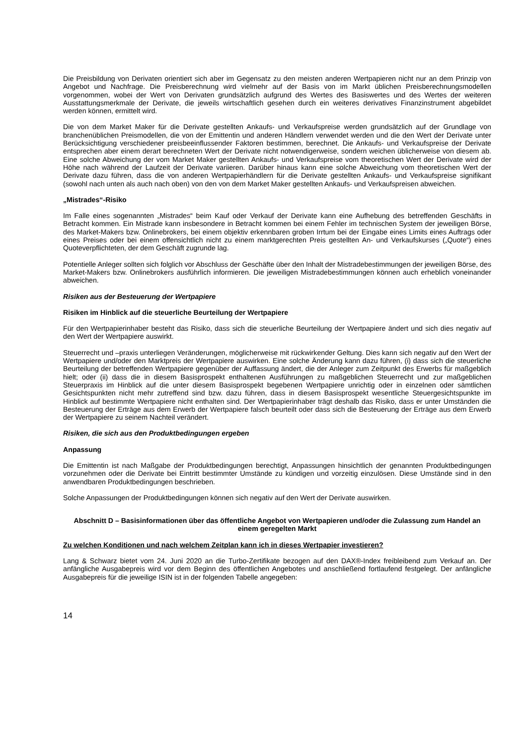Die Preisbildung von Derivaten orientiert sich aber im Gegensatz zu den meisten anderen Wertpapieren nicht nur an dem Prinzip von Angebot und Nachfrage. Die Preisberechnung wird vielmehr auf der Basis von im Markt üblichen Preisberechnungsmodellen vorgenommen, wobei der Wert von Derivaten grundsätzlich aufgrund des Wertes des Basiswertes und des Wertes der weiteren Ausstattungsmerkmale der Derivate, die jeweils wirtschaftlich gesehen durch ein weiteres derivatives Finanzinstrument abgebildet werden können, ermittelt wird.
Die von dem Market Maker für die Derivate gestellten Ankaufs- und Verkaufspreise werden grundsätzlich auf der Grundlage von branchenüblichen Preismodellen, die von der Emittentin und anderen Händlern verwendet werden und die den Wert der Derivate unter Berücksichtigung verschiedener preisbeeinflussender Faktoren bestimmen, berechnet. Die Ankaufs- und Verkaufspreise der Derivate entsprechen aber einem derart berechneten Wert der Derivate nicht notwendigerweise, sondern weichen üblicherweise von diesem ab. Eine solche Abweichung der vom Market Maker gestellten Ankaufs- und Verkaufspreise vom theoretischen Wert der Derivate wird der Höhe nach während der Laufzeit der Derivate variieren. Darüber hinaus kann eine solche Abweichung vom theoretischen Wert der Derivate dazu führen, dass die von anderen Wertpapierhändlern für die Derivate gestellten Ankaufs- und Verkaufspreise signifikant (sowohl nach unten als auch nach oben) von den von dem Market Maker gestellten Ankaufs- und Verkaufspreisen abweichen.
„Mistrades“-Risiko
Im Falle eines sogenannten „Mistrades“ beim Kauf oder Verkauf der Derivate kann eine Aufhebung des betreffenden Geschäfts in Betracht kommen. Ein Mistrade kann insbesondere in Betracht kommen bei einem Fehler im technischen System der jeweiligen Börse, des Market-Makers bzw. Onlinebrokers, bei einem objektiv erkennbaren groben Irrtum bei der Eingabe eines Limits eines Auftrags oder eines Preises oder bei einem offensichtlich nicht zu einem marktgerechten Preis gestellten An- und Verkaufskurses („Quote“) eines Quoteverpflichteten, der dem Geschäft zugrunde lag.
Potentielle Anleger sollten sich folglich vor Abschluss der Geschäfte über den Inhalt der Mistradebestimmungen der jeweiligen Börse, des Market-Makers bzw. Onlinebrokers ausführlich informieren. Die jeweiligen Mistradebestimmungen können auch erheblich voneinander abweichen.
Risiken aus der Besteuerung der Wertpapiere
Risiken im Hinblick auf die steuerliche Beurteilung der Wertpapiere
Für den Wertpapierinhaber besteht das Risiko, dass sich die steuerliche Beurteilung der Wertpapiere ändert und sich dies negativ auf den Wert der Wertpapiere auswirkt.
Steuerrecht und –praxis unterliegen Veränderungen, möglicherweise mit rückwirkender Geltung. Dies kann sich negativ auf den Wert der Wertpapiere und/oder den Marktpreis der Wertpapiere auswirken. Eine solche Änderung kann dazu führen, (i) dass sich die steuerliche Beurteilung der betreffenden Wertpapiere gegenüber der Auffassung ändert, die der Anleger zum Zeitpunkt des Erwerbs für maßgeblich hielt; oder (ii) dass die in diesem Basisprospekt enthaltenen Ausführungen zu maßgeblichen Steuerrecht und zur maßgeblichen Steuerpraxis im Hinblick auf die unter diesem Basisprospekt begebenen Wertpapiere unrichtig oder in einzelnen oder sämtlichen Gesichtspunkten nicht mehr zutreffend sind bzw. dazu führen, dass in diesem Basisprospekt wesentliche Steuergesichtspunkte im Hinblick auf bestimmte Wertpapiere nicht enthalten sind. Der Wertpapierinhaber trägt deshalb das Risiko, dass er unter Umständen die Besteuerung der Erträge aus dem Erwerb der Wertpapiere falsch beurteilt oder dass sich die Besteuerung der Erträge aus dem Erwerb der Wertpapiere zu seinem Nachteil verändert.
Risiken, die sich aus den Produktbedingungen ergeben
Anpassung
Die Emittentin ist nach Maßgabe der Produktbedingungen berechtigt, Anpassungen hinsichtlich der genannten Produktbedingungen vorzunehmen oder die Derivate bei Eintritt bestimmter Umstände zu kündigen und vorzeitig einzulösen. Diese Umstände sind in den anwendbaren Produktbedingungen beschrieben.
Solche Anpassungen der Produktbedingungen können sich negativ auf den Wert der Derivate auswirken.
Abschnitt D – Basisinformationen über das öffentliche Angebot von Wertpapieren und/oder die Zulassung zum Handel an einem geregelten Markt
Zu welchen Konditionen und nach welchem Zeitplan kann ich in dieses Wertpapier investieren?
Lang & Schwarz bietet vom 24. Juni 2020 an die Turbo-Zertifikate bezogen auf den DAX®-Index freibleibend zum Verkauf an. Der anfängliche Ausgabepreis wird vor dem Beginn des öffentlichen Angebotes und anschließend fortlaufend festgelegt. Der anfängliche Ausgabepreis für die jeweilige ISIN ist in der folgenden Tabelle angegeben:
14